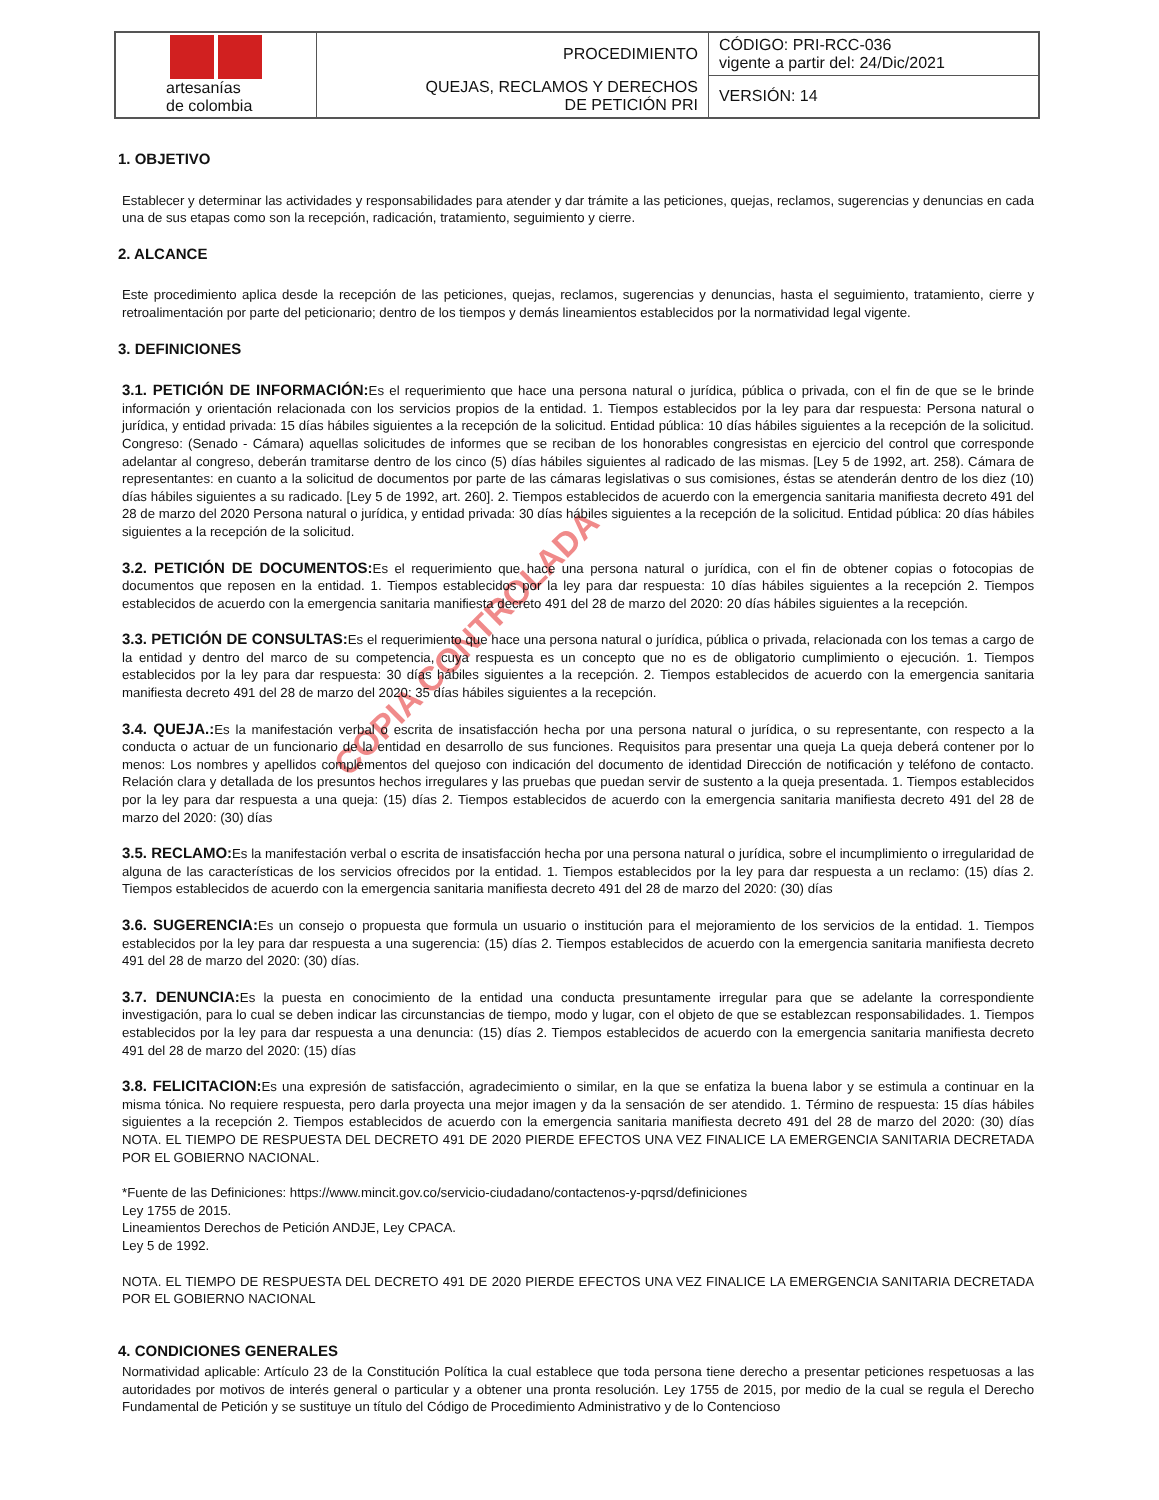| artesanías de colombia | PROCEDIMIENTO | CÓDIGO: PRI-RCC-036 vigente a partir del: 24/Dic/2021 |
| | QUEJAS, RECLAMOS Y DERECHOS DE PETICIÓN PRI | VERSIÓN: 14 |
COPIA CONTROLADA
1. OBJETIVO
Establecer y determinar las actividades y responsabilidades para atender y dar trámite a las peticiones, quejas, reclamos, sugerencias y denuncias en cada una de sus etapas como son la recepción, radicación, tratamiento, seguimiento y cierre.
2. ALCANCE
Este procedimiento aplica desde la recepción de las peticiones, quejas, reclamos, sugerencias y denuncias, hasta el seguimiento, tratamiento, cierre y retroalimentación por parte del peticionario; dentro de los tiempos y demás lineamientos establecidos por la normatividad legal vigente.
3. DEFINICIONES
3.1. PETICIÓN DE INFORMACIÓN: Es el requerimiento que hace una persona natural o jurídica, pública o privada, con el fin de que se le brinde información y orientación relacionada con los servicios propios de la entidad. 1. Tiempos establecidos por la ley para dar respuesta: Persona natural o jurídica, y entidad privada: 15 días hábiles siguientes a la recepción de la solicitud. Entidad pública: 10 días hábiles siguientes a la recepción de la solicitud. Congreso: (Senado - Cámara) aquellas solicitudes de informes que se reciban de los honorables congresistas en ejercicio del control que corresponde adelantar al congreso, deberán tramitarse dentro de los cinco (5) días hábiles siguientes al radicado de las mismas. [Ley 5 de 1992, art. 258). Cámara de representantes: en cuanto a la solicitud de documentos por parte de las cámaras legislativas o sus comisiones, éstas se atenderán dentro de los diez (10) días hábiles siguientes a su radicado. [Ley 5 de 1992, art. 260]. 2. Tiempos establecidos de acuerdo con la emergencia sanitaria manifiesta decreto 491 del 28 de marzo del 2020 Persona natural o jurídica, y entidad privada: 30 días hábiles siguientes a la recepción de la solicitud. Entidad pública: 20 días hábiles siguientes a la recepción de la solicitud.
3.2. PETICIÓN DE DOCUMENTOS: Es el requerimiento que hace una persona natural o jurídica, con el fin de obtener copias o fotocopias de documentos que reposen en la entidad. 1. Tiempos establecidos por la ley para dar respuesta: 10 días hábiles siguientes a la recepción 2. Tiempos establecidos de acuerdo con la emergencia sanitaria manifiesta decreto 491 del 28 de marzo del 2020: 20 días hábiles siguientes a la recepción.
3.3. PETICIÓN DE CONSULTAS: Es el requerimiento que hace una persona natural o jurídica, pública o privada, relacionada con los temas a cargo de la entidad y dentro del marco de su competencia, cuya respuesta es un concepto que no es de obligatorio cumplimiento o ejecución. 1. Tiempos establecidos por la ley para dar respuesta: 30 días hábiles siguientes a la recepción. 2. Tiempos establecidos de acuerdo con la emergencia sanitaria manifiesta decreto 491 del 28 de marzo del 2020: 35 días hábiles siguientes a la recepción.
3.4. QUEJA.: Es la manifestación verbal o escrita de insatisfacción hecha por una persona natural o jurídica, o su representante, con respecto a la conducta o actuar de un funcionario de la entidad en desarrollo de sus funciones. Requisitos para presentar una queja La queja deberá contener por lo menos: Los nombres y apellidos complementos del quejoso con indicación del documento de identidad Dirección de notificación y teléfono de contacto. Relación clara y detallada de los presuntos hechos irregulares y las pruebas que puedan servir de sustento a la queja presentada. 1. Tiempos establecidos por la ley para dar respuesta a una queja: (15) días 2. Tiempos establecidos de acuerdo con la emergencia sanitaria manifiesta decreto 491 del 28 de marzo del 2020: (30) días
3.5. RECLAMO: Es la manifestación verbal o escrita de insatisfacción hecha por una persona natural o jurídica, sobre el incumplimiento o irregularidad de alguna de las características de los servicios ofrecidos por la entidad. 1. Tiempos establecidos por la ley para dar respuesta a un reclamo: (15) días 2. Tiempos establecidos de acuerdo con la emergencia sanitaria manifiesta decreto 491 del 28 de marzo del 2020: (30) días
3.6. SUGERENCIA: Es un consejo o propuesta que formula un usuario o institución para el mejoramiento de los servicios de la entidad. 1. Tiempos establecidos por la ley para dar respuesta a una sugerencia: (15) días 2. Tiempos establecidos de acuerdo con la emergencia sanitaria manifiesta decreto 491 del 28 de marzo del 2020: (30) días.
3.7. DENUNCIA: Es la puesta en conocimiento de la entidad una conducta presuntamente irregular para que se adelante la correspondiente investigación, para lo cual se deben indicar las circunstancias de tiempo, modo y lugar, con el objeto de que se establezcan responsabilidades. 1. Tiempos establecidos por la ley para dar respuesta a una denuncia: (15) días 2. Tiempos establecidos de acuerdo con la emergencia sanitaria manifiesta decreto 491 del 28 de marzo del 2020: (15) días
3.8. FELICITACION: Es una expresión de satisfacción, agradecimiento o similar, en la que se enfatiza la buena labor y se estimula a continuar en la misma tónica. No requiere respuesta, pero darla proyecta una mejor imagen y da la sensación de ser atendido. 1. Término de respuesta: 15 días hábiles siguientes a la recepción 2. Tiempos establecidos de acuerdo con la emergencia sanitaria manifiesta decreto 491 del 28 de marzo del 2020: (30) días NOTA. EL TIEMPO DE RESPUESTA DEL DECRETO 491 DE 2020 PIERDE EFECTOS UNA VEZ FINALICE LA EMERGENCIA SANITARIA DECRETADA POR EL GOBIERNO NACIONAL.
*Fuente de las Definiciones: https://www.mincit.gov.co/servicio-ciudadano/contactenos-y-pqrsd/definiciones
Ley 1755 de 2015.
Lineamientos Derechos de Petición ANDJE, Ley CPACA.
Ley 5 de 1992.
NOTA. EL TIEMPO DE RESPUESTA DEL DECRETO 491 DE 2020 PIERDE EFECTOS UNA VEZ FINALICE LA EMERGENCIA SANITARIA DECRETADA POR EL GOBIERNO NACIONAL
4. CONDICIONES GENERALES
Normatividad aplicable: Artículo 23 de la Constitución Política la cual establece que toda persona tiene derecho a presentar peticiones respetuosas a las autoridades por motivos de interés general o particular y a obtener una pronta resolución. Ley 1755 de 2015, por medio de la cual se regula el Derecho Fundamental de Petición y se sustituye un título del Código de Procedimiento Administrativo y de lo Contencioso